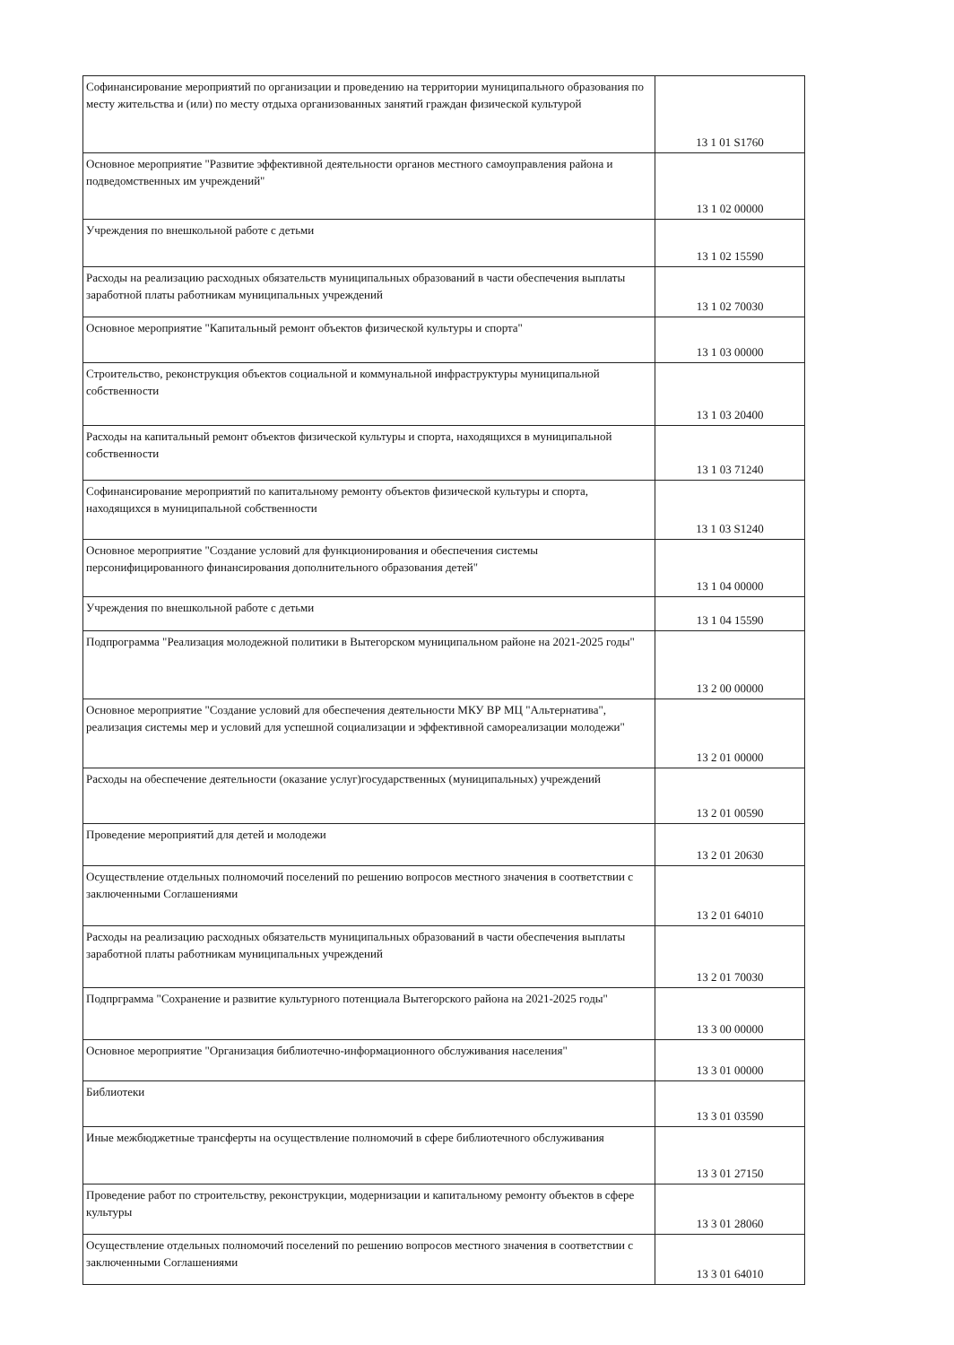| Софинансирование мероприятий по организации и проведению на территории муниципального образования по месту жительства и (или) по месту отдыха организованных занятий граждан физической культурой | 13 1 01 S1760 |
| Основное мероприятие "Развитие эффективной деятельности органов местного самоуправления района и подведомственных им учреждений" | 13 1 02 00000 |
| Учреждения по внешкольной работе с детьми | 13 1 02 15590 |
| Расходы на реализацию расходных обязательств муниципальных образований в части обеспечения выплаты заработной платы работникам муниципальных учреждений | 13 1 02 70030 |
| Основное мероприятие "Капитальный ремонт объектов физической культуры и спорта" | 13 1 03 00000 |
| Строительство, реконструкция объектов социальной и коммунальной инфраструктуры муниципальной собственности | 13 1 03 20400 |
| Расходы на капитальный ремонт объектов физической культуры и спорта, находящихся в муниципальной собственности | 13 1 03 71240 |
| Софинансирование мероприятий по капитальному ремонту объектов физической культуры и спорта, находящихся в муниципальной собственности | 13 1 03 S1240 |
| Основное мероприятие "Создание условий для функционирования и обеспечения системы персонифицированного финансирования дополнительного образования детей" | 13 1 04 00000 |
| Учреждения по внешкольной работе с детьми | 13 1 04 15590 |
| Подпрограмма "Реализация молодежной политики в Вытегорском муниципальном районе на 2021-2025 годы" | 13 2 00 00000 |
| Основное мероприятие "Создание условий для обеспечения деятельности МКУ ВР МЦ "Альтернатива", реализация системы мер и условий для успешной социализации и эффективной самореализации молодежи" | 13 2 01 00000 |
| Расходы на обеспечение деятельности (оказание услуг)государственных (муниципальных) учреждений | 13 2 01 00590 |
| Проведение мероприятий для детей и молодежи | 13 2 01 20630 |
| Осуществление отдельных полномочий поселений по решению вопросов местного значения в соответствии с заключенными Соглашениями | 13 2 01 64010 |
| Расходы на реализацию расходных обязательств муниципальных образований в части обеспечения выплаты заработной платы работникам муниципальных учреждений | 13 2 01 70030 |
| Подпрграмма "Сохранение и развитие культурного потенциала Вытегорского района на 2021-2025 годы" | 13 3 00 00000 |
| Основное мероприятие "Организация библиотечно-информационного обслуживания населения" | 13 3 01 00000 |
| Библиотеки | 13 3 01 03590 |
| Иные межбюджетные трансферты на осуществление полномочий в сфере библиотечного обслуживания | 13 3 01 27150 |
| Проведение работ по строительству, реконструкции, модернизации и капитальному ремонту объектов в сфере культуры | 13 3 01 28060 |
| Осуществление отдельных полномочий поселений по решению вопросов местного значения в соответствии с заключенными Соглашениями | 13 3 01 64010 |